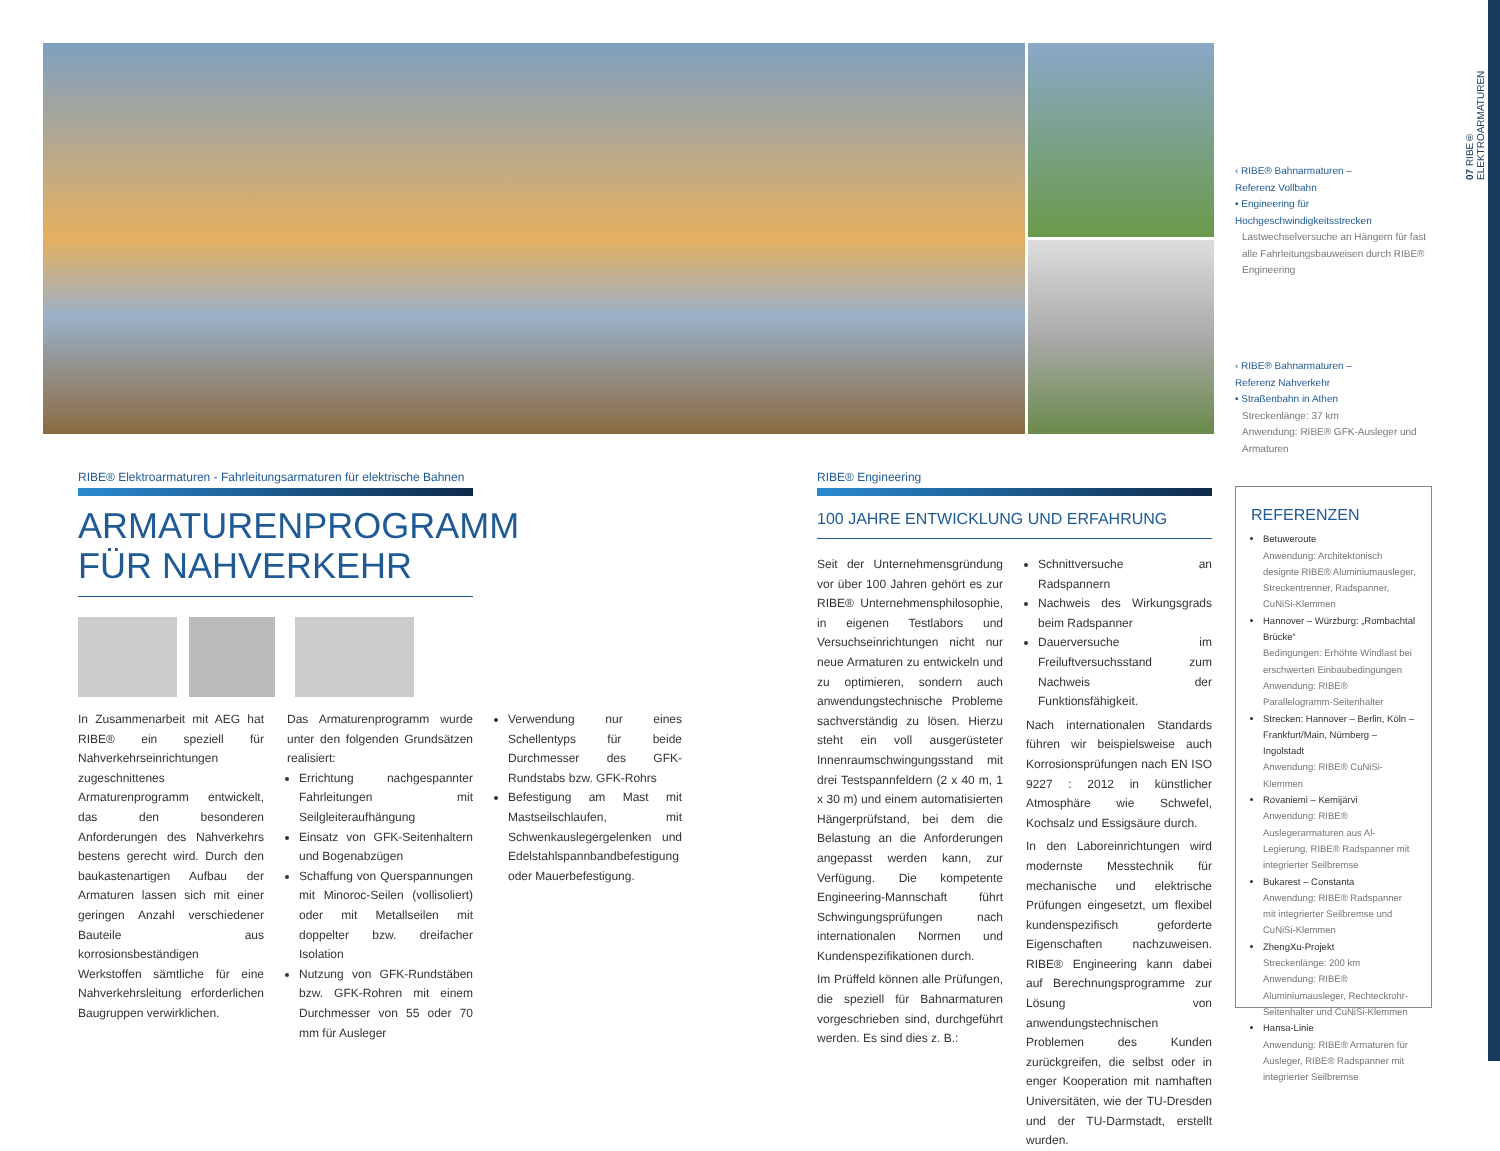07 RIBE® ELEKTROARMATUREN
‹ RIBE® Bahnarmaturen –
Referenz Vollbahn
• Engineering für Hochgeschwindigkeitsstrecken
Lastwechselversuche an Hängern für fast alle Fahrleitungsbauweisen durch RIBE® Engineering
‹ RIBE® Bahnarmaturen –
Referenz Nahverkehr
• Straßenbahn in Athen
Streckenlänge: 37 km
Anwendung: RIBE® GFK-Ausleger und Armaturen
RIBE® Elektroarmaturen - Fahrleitungsarmaturen für elektrische Bahnen
ARMATURENPROGRAMM
FÜR NAHVERKEHR
In Zusammenarbeit mit AEG hat RIBE® ein speziell für Nahverkehrs­einrichtungen zugeschnittenes Armaturenprogramm entwickelt, das den besonderen Anforderungen des Nahverkehrs bestens gerecht wird. Durch den baukastenartigen Aufbau der Armaturen lassen sich mit einer geringen Anzahl verschiedener Bauteile aus korrosionsbeständigen Werkstoffen sämtliche für eine Nahverkehrsleitung erforderlichen Baugruppen verwirklichen.
Das Armaturenprogramm wurde unter den folgenden Grundsätzen realisiert:
Errichtung nachgespannter Fahrleitungen mit Seilgleiteraufhängung
Einsatz von GFK-Seitenhaltern und Bogenabzügen
Schaffung von Querspannungen mit Minoroc-Seilen (vollisoliert) oder mit Metallseilen mit doppelter bzw. dreifacher Isolation
Nutzung von GFK-Rundstäben bzw. GFK-Rohren mit einem Durchmesser von 55 oder 70 mm für Ausleger
Verwendung nur eines Schellentyps für beide Durchmesser des GFK-Rundstabs bzw. GFK-Rohrs
Befestigung am Mast mit Mastseilschlaufen, mit Schwenkauslegergelenken und Edelstahlspannbandbefestigung oder Mauerbefestigung.
RIBE® Engineering
100 JAHRE ENTWICKLUNG UND ERFAHRUNG
Seit der Unternehmensgründung vor über 100 Jahren gehört es zur RIBE® Unternehmensphilosophie, in eigenen Testlabors und Versuchseinrichtungen nicht nur neue Armaturen zu entwickeln und zu optimieren, sondern auch anwendungstechnische Probleme sachverständig zu lösen. Hierzu steht ein voll ausgerüsteter Innenraumschwingungsstand mit drei Testspannfeldern (2 x 40 m, 1 x 30 m) und einem automatisierten Hängerprüfstand, bei dem die Belastung an die Anforderungen angepasst werden kann, zur Verfügung. Die kompetente Engineering-Mannschaft führt Schwingungsprüfungen nach internationalen Normen und Kundenspezifikationen durch.
Im Prüffeld können alle Prüfungen, die speziell für Bahnarmaturen vorgeschrieben sind, durchgeführt werden. Es sind dies z. B.:
Schnittversuche an Radspannern
Nachweis des Wirkungsgrads beim Radspanner
Dauerversuche im Freiluftversuchsstand zum Nachweis der Funktionsfähigkeit.
Nach internationalen Standards führen wir beispielsweise auch Korrosionsprüfungen nach EN ISO 9227 : 2012 in künstlicher Atmosphäre wie Schwefel, Kochsalz und Essigsäure durch.
In den Laboreinrichtungen wird modernste Messtechnik für mechanische und elektrische Prüfungen eingesetzt, um flexibel kundenspezifisch geforderte Eigenschaften nachzuweisen. RIBE® Engineering kann dabei auf Berechnungsprogramme zur Lösung von anwendungstechnischen Problemen des Kunden zurückgreifen, die selbst oder in enger Kooperation mit namhaften Universitäten, wie der TU-Dresden und der TU-Darmstadt, erstellt wurden.
REFERENZEN
Betuweroute
Anwendung: Architektonisch designte RIBE® Aluminiumausleger, Streckentrenner, Radspanner, CuNiSi-Klemmen
Hannover – Würzburg: „Rombachtal Brücke“
Bedingungen: Erhöhte Windlast bei erschwerten Einbaubedingungen
Anwendung: RIBE® Parallelogramm-Seitenhalter
Strecken: Hannover – Berlin, Köln – Frankfurt/Main, Nürnberg – Ingolstadt
Anwendung: RIBE® CuNiSi-Klemmen
Rovaniemi – Kemijärvi
Anwendung: RIBE® Auslegerarmaturen aus Al-Legierung, RIBE® Radspanner mit integrierter Seilbremse
Bukarest – Constanta
Anwendung: RIBE® Radspanner mit integrierter Seilbremse und CuNiSi-Klemmen
ZhengXu-Projekt
Streckenlänge: 200 km
Anwendung: RIBE® Aluminiumausleger, Rechteckrohr-Seitenhalter und CuNiSi-Klemmen
Hansa-Linie
Anwendung: RIBE® Armaturen für Ausleger, RIBE® Radspanner mit integrierter Seilbremse